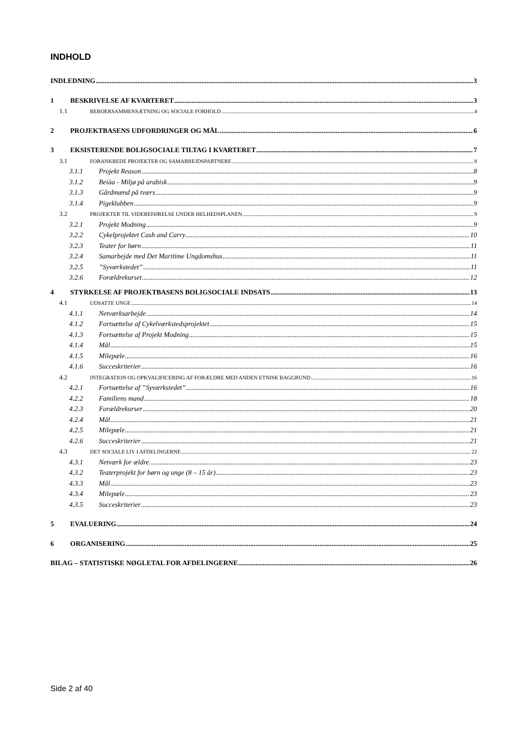INDHOLD
INDLEDNING 3
1 BESKRIVELSE AF KVARTERET 3
1.1 BEBOERSAMMENSÆTNING OG SOCIALE FORHOLD 4
2 PROJEKTBASENS UDFORDRINGER OG MÅL 6
3 EKSISTERENDE BOLIGSOCIALE TILTAG I KVARTERET 7
3.1 FORANKREDE PROJEKTER OG SAMARBEJDSPARTNERE 8
3.1.1 Projekt Reason 8
3.1.2 Beiàa - Miljø på arabisk 9
3.1.3 Gårdmænd på tværs 9
3.1.4 Pigeklubben 9
3.2 PROJEKTER TIL VIDEREFØRELSE UNDER HELHEDSPLANEN 9
3.2.1 Projekt Modning 9
3.2.2 Cykelprojektet Cash and Carry 10
3.2.3 Teater for børn 11
3.2.4 Samarbejde med Det Maritime Ungdomshus 11
3.2.5”Syværkstedet” 11
3.2.6 Forældrekurset 12
4 STYRKELSE AF PROJEKTBASENS BOLIGSOCIALE INDSATS 13
4.1 UDSATTE UNGE 14
4.1.1 Netværksarbejde 14
4.1.2 Fortsættelse af Cykelværkstedsprojektet 15
4.1.3 Fortsættelse af Projekt Modning 15
4.1.4 Mål 15
4.1.5 Milepæle 16
4.1.6 Succeskriterier 16
4.2 INTEGRATION OG OPKVALIFICERING AF FORÆLDRE MED ANDEN ETNISK BAGGRUND 16
4.2.1 Fortsættelse af ”Syværkstedet” 16
4.2.2 Familiens mand 18
4.2.3 Forældrekurser 20
4.2.4 Mål 21
4.2.5 Milepæle 21
4.2.6 Succeskriterier 21
4.3 DET SOCIALE LIV I AFDELINGERNE 22
4.3.1 Netværk for ældre. 23
4.3.2 Teaterprojekt for børn og unge (8 – 15 år) 23
4.3.3 Mål 23
4.3.4 Milepæle 23
4.3.5 Succeskriterier 23
5 EVALUERING 24
6 ORGANISERING 25
BILAG – STATISTISKE NØGLETAL FOR AFDELINGERNE 26
Side 2 af 40